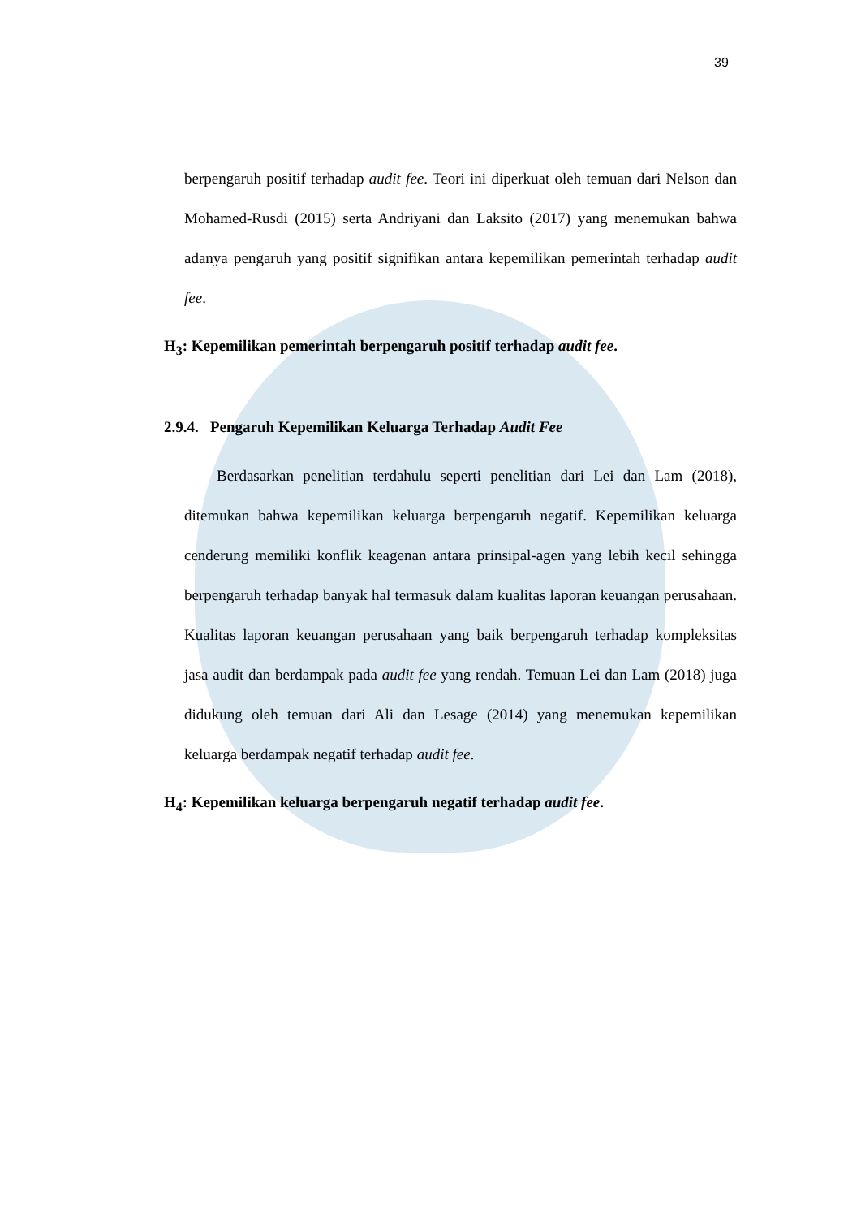39
berpengaruh positif terhadap audit fee. Teori ini diperkuat oleh temuan dari Nelson dan Mohamed-Rusdi (2015) serta Andriyani dan Laksito (2017) yang menemukan bahwa adanya pengaruh yang positif signifikan antara kepemilikan pemerintah terhadap audit fee.
H<sub>3</sub>: Kepemilikan pemerintah berpengaruh positif terhadap audit fee.
2.9.4. Pengaruh Kepemilikan Keluarga Terhadap Audit Fee
Berdasarkan penelitian terdahulu seperti penelitian dari Lei dan Lam (2018), ditemukan bahwa kepemilikan keluarga berpengaruh negatif. Kepemilikan keluarga cenderung memiliki konflik keagenan antara prinsipal-agen yang lebih kecil sehingga berpengaruh terhadap banyak hal termasuk dalam kualitas laporan keuangan perusahaan. Kualitas laporan keuangan perusahaan yang baik berpengaruh terhadap kompleksitas jasa audit dan berdampak pada audit fee yang rendah. Temuan Lei dan Lam (2018) juga didukung oleh temuan dari Ali dan Lesage (2014) yang menemukan kepemilikan keluarga berdampak negatif terhadap audit fee.
H<sub>4</sub>: Kepemilikan keluarga berpengaruh negatif terhadap audit fee.